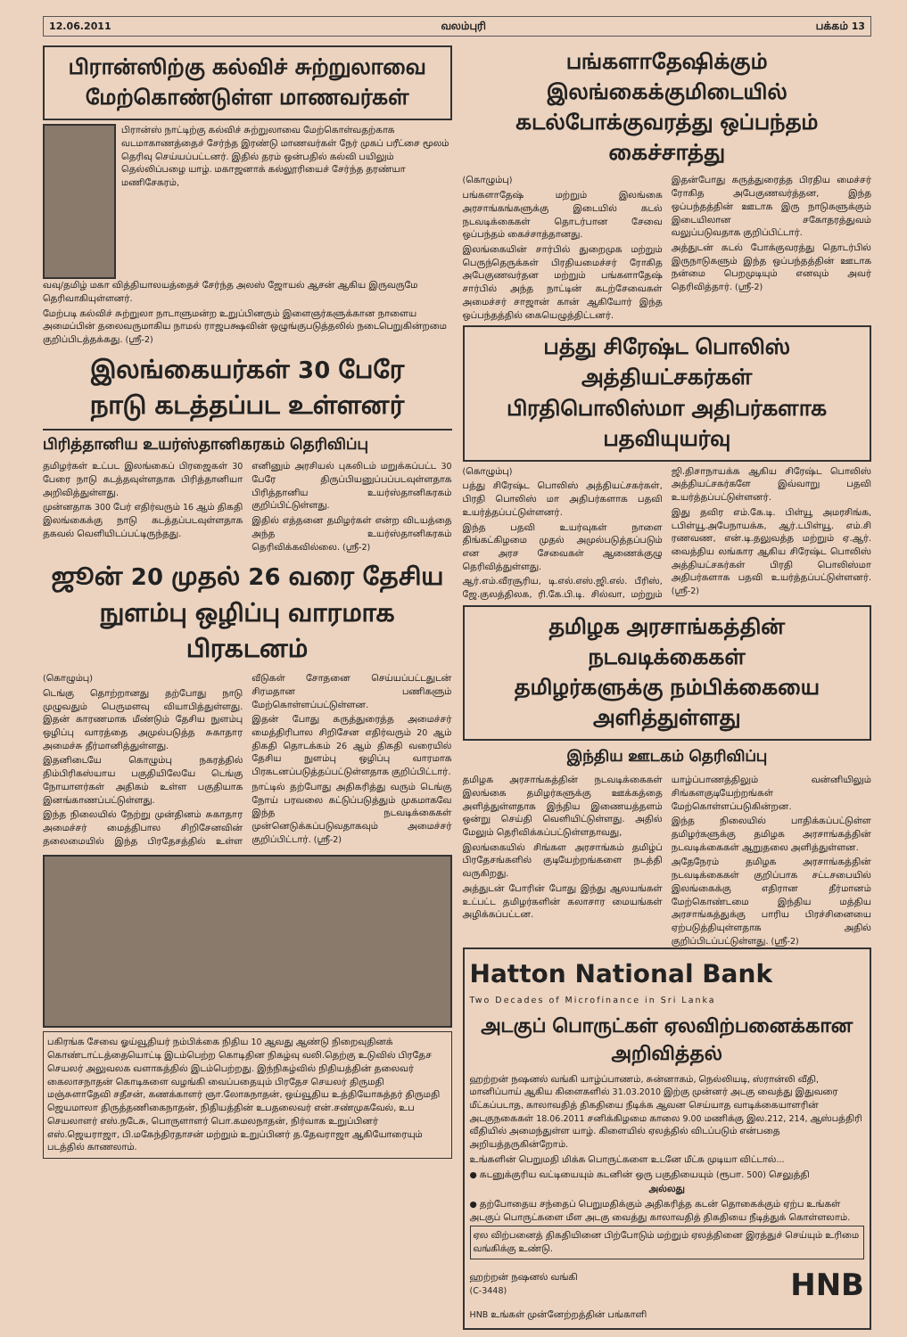12.06.2011 வலம்புரி பக்கம் 13
பிரான்ஸிற்கு கல்விச் சுற்றுலாவை
மேற்கொண்டுள்ள மாணவர்கள்
பிரான்ஸ் நாட்டிற்கு கல்விச் சுற்றுலாவை மேற்கொள்வதற்காக வடமாகாணத்தைச் சேர்ந்த இரண்டு மாணவர்கள் நேர் முகப் பரீட்சை மூலம் தெரிவு செய்யப்பட்டனர். இதில் தரம் ஒன்பதில் கல்வி பயிலும் தெல்லிப்பழை யாழ். மகாஜனாக் கல்லூரியைச் சேர்ந்த தரண்யா மணிசேகரம்,
வவு/தமிழ் மகா வித்தியாலயத்தைச் சேர்ந்த அலஸ் ஜோயல் ஆசன் ஆகிய இருவருமே தெரிவாகியுள்ளனர்.
மேற்படி கல்விச் சுற்றுலா நாடாளுமன்ற உறுப்பினரும் இளைஞர்களுக்கான நாளைய அமைப்பின் தலைவருமாகிய நாமல் ராஜபக்ஷவின் ஒழுங்குபடுத்தலில் நடைபெறுகின்றமை குறிப்பிடத்தக்கது. (ஸ்ரீ-2)
இலங்கையர்கள் 30 பேரே
நாடு கடத்தப்பட உள்ளனர்
பிரித்தானிய உயர்ஸ்தானிகரகம் தெரிவிப்பு
தமிழர்கள் உட்பட இலங்கைப் பிரஜைகள் 30 பேரை நாடு கடத்தவுள்ளதாக பிரித்தானியா அறிவித்துள்ளது.
முன்னதாக 300 பேர் எதிர்வரும் 16 ஆம் திகதி இலங்கைக்கு நாடு கடத்தப்படவுள்ளதாக தகவல் வெளியிடப்பட்டிருந்தது.
எனினும் அரசியல் புகலிடம் மறுக்கப்பட்ட 30 பேரே திருப்பியனுப்பப்படவுள்ளதாக பிரித்தானிய உயர்ஸ்தானிகரகம் குறிப்பிட்டுள்ளது.
இதில் எத்தனை தமிழர்கள் என்ற விடயத்தை அந்த உயர்ஸ்தானிகரகம் தெரிவிக்கவில்லை. (ஸ்ரீ-2)
ஜூன் 20 முதல் 26 வரை தேசிய
நுளம்பு ஒழிப்பு வாரமாக பிரகடனம்
(கொழும்பு)
டெங்கு தொற்றானது தற்போது நாடு முழுவதும் பெருமளவு வியாபித்துள்ளது. இதன் காரணமாக மீண்டும் தேசிய நுளம்பு ஒழிப்பு வாரத்தை அமுல்படுத்த சுகாதார அமைச்சு தீர்மானித்துள்ளது.
இதனிடையே கொழும்பு நகரத்தில் திம்பிரிகஸ்யாய பகுதியிலேயே டெங்கு நோயாளர்கள் அதிகம் உள்ள பகுதியாக இனங்காணப்பட்டுள்ளது.
இந்த நிலையில் நேற்று முன்தினம் சுகாதார அமைச்சர் மைத்திபால சிறிசேனவின் தலைமையில் இந்த பிரதேசத்தில் உள்ள வீடுகள் சோதனை செய்யப்பட்டதுடன் சிரமதான பணிகளும் மேற்கொள்ளப்பட்டுள்ளன.
இதன் போது கருத்துரைத்த அமைச்சர் மைத்திரிபால சிறிசேன எதிர்வரும் 20 ஆம் திகதி தொடக்கம் 26 ஆம் திகதி வரையில் தேசிய நுளம்பு ஒழிப்பு வாரமாக பிரகடனப்படுத்தப்பட்டுள்ளதாக குறிப்பிட்டார்.
நாட்டில் தற்போது அதிகரித்து வரும் டெங்கு நோய் பரவலை கட்டுப்படுத்தும் முகமாகவே இந்த நடவடிக்கைகள் முன்னெடுக்கப்படுவதாகவும் அமைச்சர் குறிப்பிட்டார். (ஸ்ரீ-2)
பகிரங்க சேவை ஓய்வூதியர் நம்பிக்கை நிதிய 10 ஆவது ஆண்டு நிறைவுதினக் கொண்டாட்டத்தையொட்டி இடம்பெற்ற கொடிதின நிகழ்வு வலி.தெற்கு உடுவில் பிரதேச செயலர் அலுவலக வளாகத்தில் இடம்பெற்றது. இந்நிகழ்வில் நிதியத்தின் தலைவர் கைலாசநாதன் கொடிகளை வழங்கி வைப்பதையும் பிரதேச செயலர் திருமதி மஞ்சுளாதேவி சதீசன், கணக்காளர் ஞா.லோகநாதன், ஒய்வூதிய உத்தியோகத்தர் திருமதி ஜெயமாலா திருத்தணிகைநாதன், நிதியத்தின் உபதலைவர் என்.சண்முகவேல், உப செயலாளர் எஸ்.நடேசு, பொருளாளர் பொ.கமலநாதன், நிர்வாக உறுப்பினர் எஸ்.ஜெயராஜா, பி.மகேந்திரதாசன் மற்றும் உறுப்பினர் த.தேவராஜா ஆகியோரையும் படத்தில் காணலாம்.
பங்களாதேஷிக்கும் இலங்கைக்குமிடையில்
கடல்போக்குவரத்து ஒப்பந்தம் கைச்சாத்து
(கொழும்பு)
பங்களாதேஷ் மற்றும் இலங்கை அரசாங்கங்களுக்கு இடையில் கடல் நடவடிக்கைகள் தொடர்பான சேவை ஒப்பந்தம் கைச்சாத்தானது.
இலங்கையின் சார்பில் துறைமுக மற்றும் பெருந்தெருக்கள் பிரதியமைச்சர் ரோகித அபேகுணவர்தன மற்றும் பங்களாதேஷ் சார்பில் அந்த நாட்டின் கடற்சேவைகள் அமைச்சர் சாஜான் கான் ஆகியோர் இந்த ஒப்பந்தத்தில் கையெழுத்திட்டனர்.
இதன்போது கருத்துரைத்த பிரதிய மைச்சர் ரோகித அபேகுணவர்த்தன, இந்த ஒப்பந்தத்தின் ஊடாக இரு நாடுகளுக்கும் இடையிலான சகோதரத்துவம் வலுப்படுவதாக குறிப்பிட்டார்.
அத்துடன் கடல் போக்குவரத்து தொடர்பில் இருநாடுகளும் இந்த ஒப்பந்தத்தின் ஊடாக நன்மை பெறமுடியும் எனவும் அவர் தெரிவித்தார். (ஸ்ரீ-2)
பத்து சிரேஷ்ட பொலிஸ் அத்தியட்சகர்கள்
பிரதிபொலிஸ்மா அதிபர்களாக பதவியுயர்வு
(கொழும்பு)
பத்து சிரேஷ்ட பொலிஸ் அத்தியட்சகர்கள், பிரதி பொலிஸ் மா அதிபர்களாக பதவி உயர்த்தப்பட்டுள்ளனர்.
இந்த பதவி உயர்வுகள் நாளை திங்கட்கிழமை முதல் அமுல்படுத்தப்படும் என அரச சேவைகள் ஆணைக்குழு தெரிவித்துள்ளது.
ஆர்.எம்.வீரசூரிய, டி.எல்.எஸ்.ஜி.எல். பீரிஸ், ஜே.குலத்திலக, ரி.கே.பி.டி. சில்வா, மற்றும் ஜி.திசாநாயக்க ஆகிய சிரேஷ்ட பொலிஸ் அத்தியட்சகர்களே இவ்வாறு பதவி உயர்த்தப்பட்டுள்ளனர்.
இது தவிர எம்.கே.டி. பிள்யூ அமரசிங்க, டபிள்யூ.அபேநாயக்க, ஆர்.டபிள்யூ. எம்.சி ரணவண, என்.டி.தலுவத்த மற்றும் ஏ.ஆர். வைத்திய லங்கார ஆகிய சிரேஷ்ட பொலிஸ் அத்தியட்சகர்கள் பிரதி பொலிஸ்மா அதிபர்களாக பதவி உயர்த்தப்பட்டுள்ளனர். (ஸ்ரீ-2)
தமிழக அரசாங்கத்தின் நடவடிக்கைகள்
தமிழர்களுக்கு நம்பிக்கையை அளித்துள்ளது
இந்திய ஊடகம் தெரிவிப்பு
தமிழக அரசாங்கத்தின் நடவடிக்கைகள் இலங்கை தமிழர்களுக்கு ஊக்கத்தை அளித்துள்ளதாக இந்திய இணையத்தளம் ஒன்று செய்தி வெளியிட்டுள்ளது. அதில் மேலும் தெரிவிக்கப்பட்டுள்ளதாவது,
இலங்கையில் சிங்கள அரசாங்கம் தமிழ்ப் பிரதேசங்களில் குடியேற்றங்களை நடத்தி வருகிறது.
அத்துடன் போரின் போது இந்து ஆலயங்கள் உட்பட்ட தமிழர்களின் கலாசார மையங்கள் அழிக்கப்பட்டன.
யாழ்ப்பாணத்திலும் வன்னியிலும் சிங்களகுடியேற்றங்கள் மேற்கொள்ளப்படுகின்றன.
இந்த நிலையில் பாதிக்கப்பட்டுள்ள தமிழர்களுக்கு தமிழக அரசாங்கத்தின் நடவடிக்கைகள் ஆறுதலை அளித்துள்ளன.
அதேநேரம் தமிழக அரசாங்கத்தின் நடவடிக்கைகள் குறிப்பாக சட்டசபையில் இலங்கைக்கு எதிரான தீர்மானம் மேற்கொண்டமை இந்திய மத்திய அரசாங்கத்துக்கு பாரிய பிரச்சினையை ஏற்படுத்தியுள்ளதாக அதில் குறிப்பிடப்பட்டுள்ளது. (ஸ்ரீ-2)
Hatton National Bank
Two Decades of Microfinance in Sri Lanka
அடகுப் பொருட்கள் ஏலவிற்பனைக்கான அறிவித்தல்
ஹற்றன் நஷனல் வங்கி யாழ்ப்பாணம், சுன்னாகம், நெல்லியடி, ஸ்ரான்லி வீதி, மானிப்பாய் ஆகிய கிளைகளில் 31.03.2010 இற்கு முன்னர் அடகு வைத்து இதுவரை மீட்கப்படாத, காலாவதித் திகதியை நீடிக்க ஆவன செய்யாத வாடிக்கையாளரின் அடகுநகைகள் 18.06.2011 சனிக்கிழமை காலை 9.00 மணிக்கு இல.212, 214, ஆஸ்பத்திரி வீதியில் அமைந்துள்ள யாழ். கிளையில் ஏலத்தில் விடப்படும் என்பதை அறியத்தருகின்றோம்.
உங்களின் பெறுமதி மிக்க பொருட்களை உடனே மீட்க முடியா விட்டால்...
● கடனுக்குரிய வட்டியையும் கடனின் ஒரு பகுதியையும் (ரூபா. 500) செலுத்தி
அல்லது
● தற்போதைய சந்தைப் பெறுமதிக்கும் அதிகரித்த கடன் தொகைக்கும் ஏற்ப உங்கள் அடகுப் பொருட்களை மீள அடகு வைத்து காலாவதித் திகதியை நீடித்துக் கொள்ளலாம்.
ஏல விற்பனைத் திகதியினை பிற்போடும் மற்றும் ஏலத்தினை இரத்துச் செய்யும் உரிமை வங்கிக்கு உண்டு.
ஹற்றன் நஷனல் வங்கி
(C-3448) HNB
HNB உங்கள் முன்னேற்றத்தின் பங்காளி